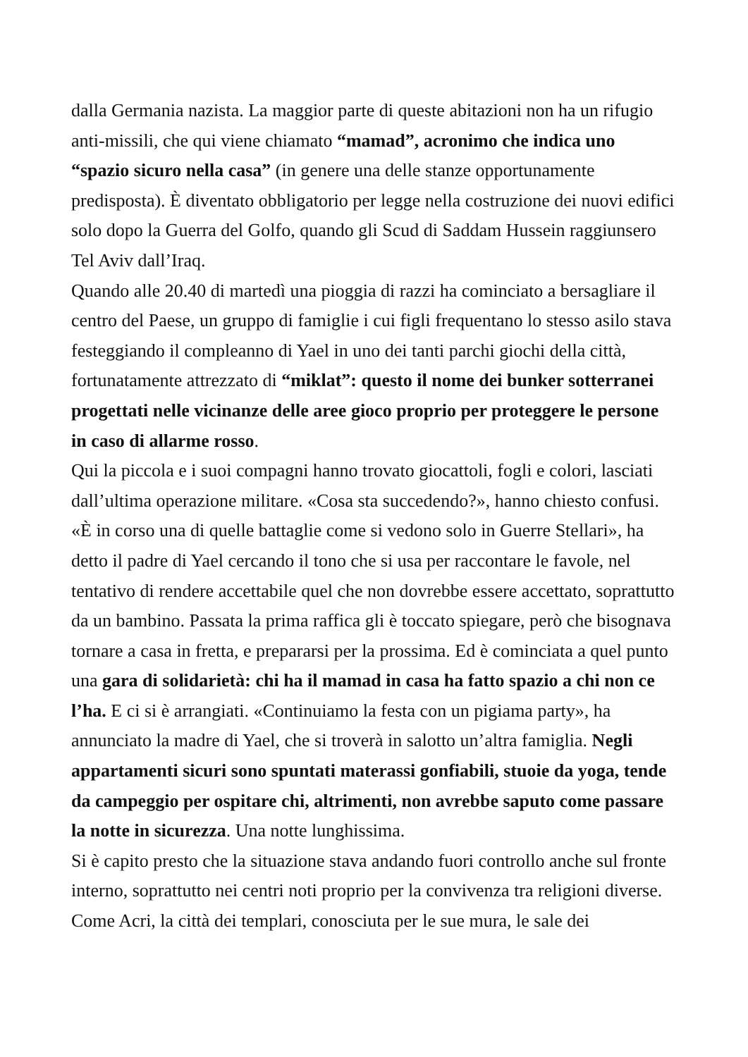dalla Germania nazista. La maggior parte di queste abitazioni non ha un rifugio anti-missili, che qui viene chiamato “mamad”, acronimo che indica uno “spazio sicuro nella casa” (in genere una delle stanze opportunamente predisposta). È diventato obbligatorio per legge nella costruzione dei nuovi edifici solo dopo la Guerra del Golfo, quando gli Scud di Saddam Hussein raggiunsero Tel Aviv dall’Iraq.
Quando alle 20.40 di martedì una pioggia di razzi ha cominciato a bersagliare il centro del Paese, un gruppo di famiglie i cui figli frequentano lo stesso asilo stava festeggiando il compleanno di Yael in uno dei tanti parchi giochi della città, fortunatamente attrezzato di “miklat”: questo il nome dei bunker sotterranei progettati nelle vicinanze delle aree gioco proprio per proteggere le persone in caso di allarme rosso.
Qui la piccola e i suoi compagni hanno trovato giocattoli, fogli e colori, lasciati dall’ultima operazione militare. «Cosa sta succedendo?», hanno chiesto confusi. «È in corso una di quelle battaglie come si vedono solo in Guerre Stellari», ha detto il padre di Yael cercando il tono che si usa per raccontare le favole, nel tentativo di rendere accettabile quel che non dovrebbe essere accettato, soprattutto da un bambino. Passata la prima raffica gli è toccato spiegare, però che bisognava tornare a casa in fretta, e prepararsi per la prossima. Ed è cominciata a quel punto una gara di solidarietà: chi ha il mamad in casa ha fatto spazio a chi non ce l’ha. E ci si è arrangiati. «Continuiamo la festa con un pigiama party», ha annunciato la madre di Yael, che si troverà in salotto un’altra famiglia. Negli appartamenti sicuri sono spuntati materassi gonfiabili, stuoie da yoga, tende da campeggio per ospitare chi, altrimenti, non avrebbe saputo come passare la notte in sicurezza. Una notte lunghissima.
Si è capito presto che la situazione stava andando fuori controllo anche sul fronte interno, soprattutto nei centri noti proprio per la convivenza tra religioni diverse. Come Acri, la città dei templari, conosciuta per le sue mura, le sale dei